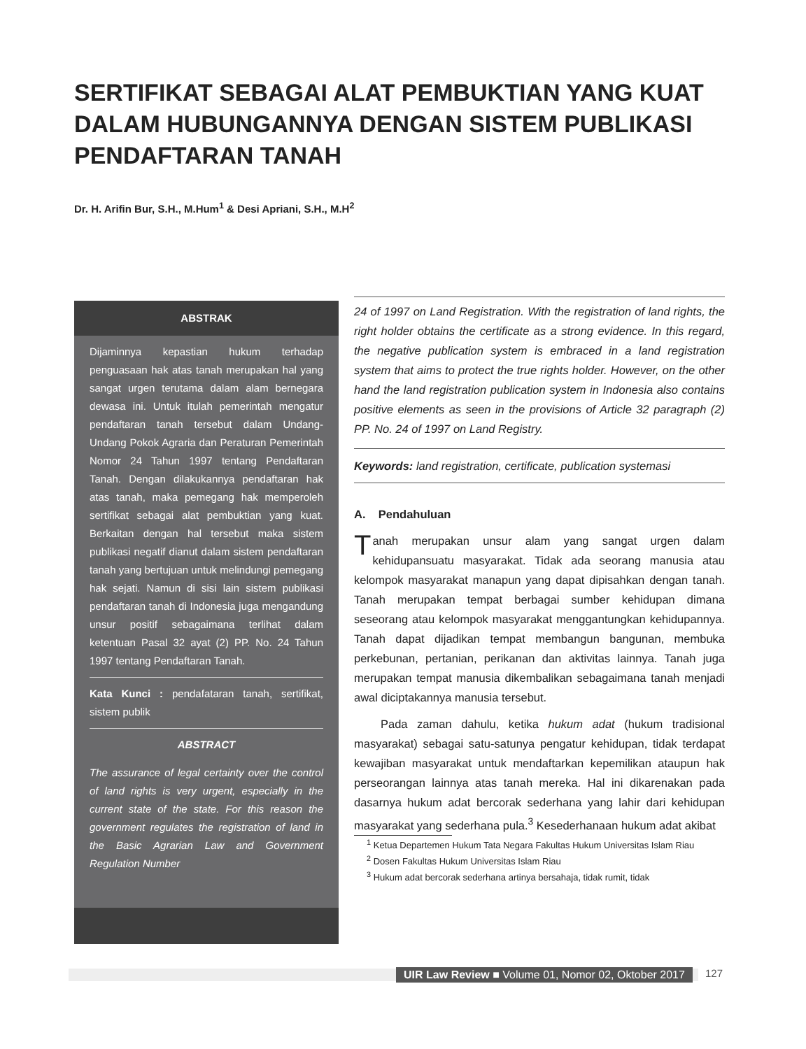SERTIFIKAT SEBAGAI ALAT PEMBUKTIAN YANG KUAT DALAM HUBUNGANNYA DENGAN SISTEM PUBLIKASI PENDAFTARAN TANAH
Dr. H. Arifin Bur, S.H., M.Hum<sup>1</sup> & Desi Apriani, S.H., M.H<sup>2</sup>
ABSTRAK
Dijaminnya kepastian hukum terhadap penguasaan hak atas tanah merupakan hal yang sangat urgen terutama dalam alam bernegara dewasa ini. Untuk itulah pemerintah mengatur pendaftaran tanah tersebut dalam Undang-Undang Pokok Agraria dan Peraturan Pemerintah Nomor 24 Tahun 1997 tentang Pendaftaran Tanah. Dengan dilakukannya pendaftaran hak atas tanah, maka pemegang hak memperoleh sertifikat sebagai alat pembuktian yang kuat. Berkaitan dengan hal tersebut maka sistem publikasi negatif dianut dalam sistem pendaftaran tanah yang bertujuan untuk melindungi pemegang hak sejati. Namun di sisi lain sistem publikasi pendaftaran tanah di Indonesia juga mengandung unsur positif sebagaimana terlihat dalam ketentuan Pasal 32 ayat (2) PP. No. 24 Tahun 1997 tentang Pendaftaran Tanah.
Kata Kunci : pendafataran tanah, sertifikat, sistem publik
ABSTRACT
The assurance of legal certainty over the control of land rights is very urgent, especially in the current state of the state. For this reason the government regulates the registration of land in the Basic Agrarian Law and Government Regulation Number
24 of 1997 on Land Registration. With the registration of land rights, the right holder obtains the certificate as a strong evidence. In this regard, the negative publication system is embraced in a land registration system that aims to protect the true rights holder. However, on the other hand the land registration publication system in Indonesia also contains positive elements as seen in the provisions of Article 32 paragraph (2) PP. No. 24 of 1997 on Land Registry.
Keywords: land registration, certificate, publication systemasi
A. Pendahuluan
Tanah merupakan unsur alam yang sangat urgen dalam kehidupansuatu masyarakat. Tidak ada seorang manusia atau kelompok masyarakat manapun yang dapat dipisahkan dengan tanah. Tanah merupakan tempat berbagai sumber kehidupan dimana seseorang atau kelompok masyarakat menggantungkan kehidupannya. Tanah dapat dijadikan tempat membangun bangunan, membuka perkebunan, pertanian, perikanan dan aktivitas lainnya. Tanah juga merupakan tempat manusia dikembalikan sebagaimana tanah menjadi awal diciptakannya manusia tersebut.
Pada zaman dahulu, ketika hukum adat (hukum tradisional masyarakat) sebagai satu-satunya pengatur kehidupan, tidak terdapat kewajiban masyarakat untuk mendaftarkan kepemilikan ataupun hak perseorangan lainnya atas tanah mereka. Hal ini dikarenakan pada dasarnya hukum adat bercorak sederhana yang lahir dari kehidupan masyarakat yang sederhana pula.<sup>3</sup> Kesederhanaan hukum adat akibat
<sup>1</sup> Ketua Departemen Hukum Tata Negara Fakultas Hukum Universitas Islam Riau
<sup>2</sup> Dosen Fakultas Hukum Universitas Islam Riau
<sup>3</sup> Hukum adat bercorak sederhana artinya bersahaja, tidak rumit, tidak
UIR Law Review ■ Volume 01, Nomor 02, Oktober 2017
127